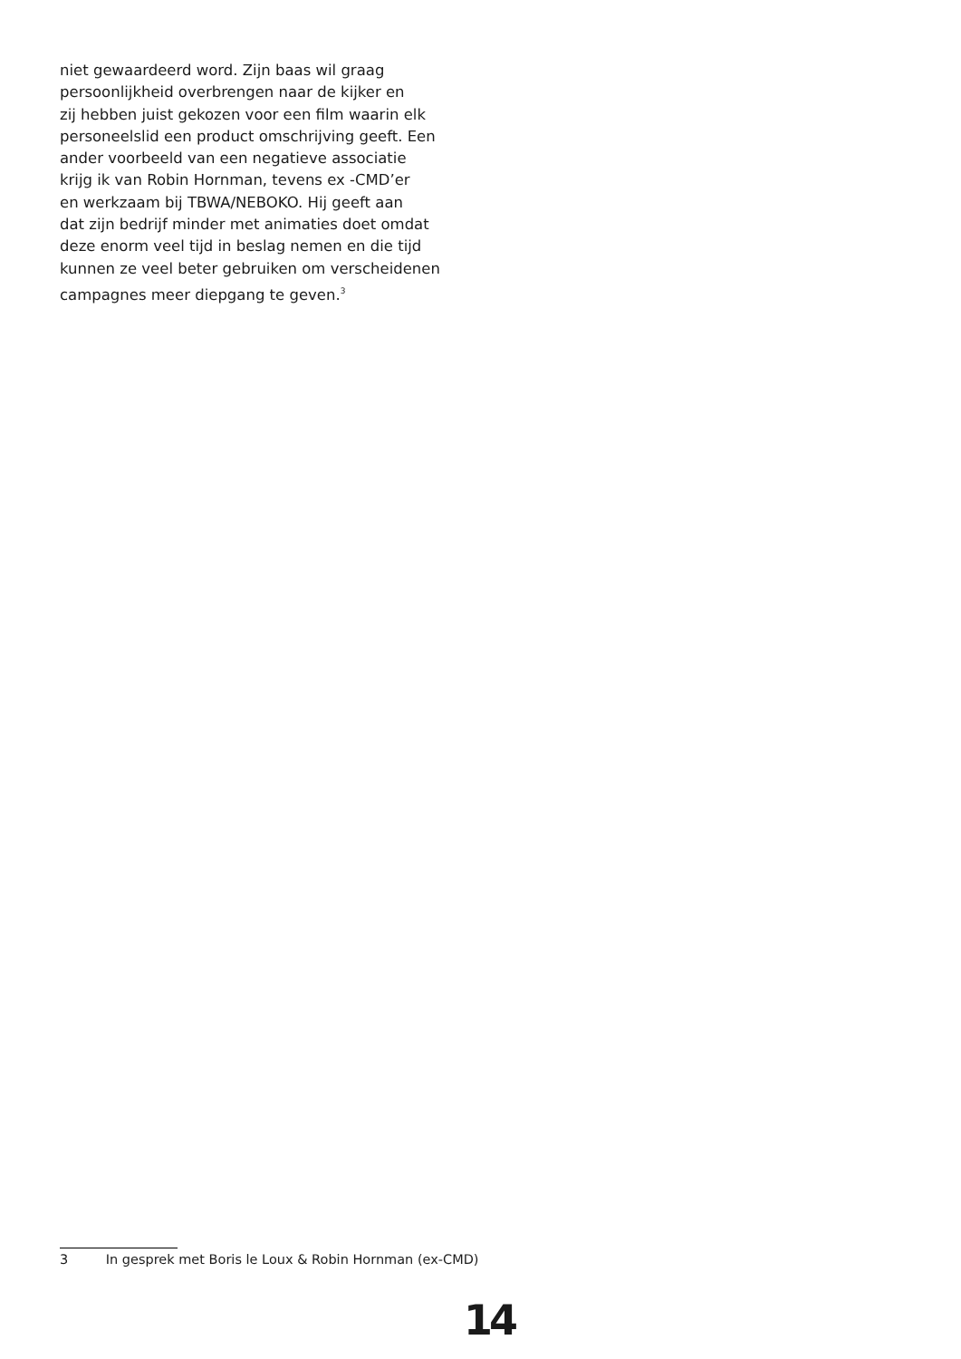niet gewaardeerd word. Zijn baas wil graag
persoonlijkheid overbrengen naar de kijker en
zij hebben juist gekozen voor een film waarin elk
personeelslid een product omschrijving geeft. Een
ander voorbeeld van een negatieve associatie
krijg ik van Robin Hornman, tevens ex -CMD’er
en werkzaam bij TBWA/NEBOKO. Hij geeft aan
dat zijn bedrijf minder met animaties doet omdat
deze enorm veel tijd in beslag nemen en die tijd
kunnen ze veel beter gebruiken om verscheidenen
campagnes meer diepgang te geven.<sup>3</sup>
3 In gesprek met Boris le Loux & Robin Hornman (ex-CMD)
14